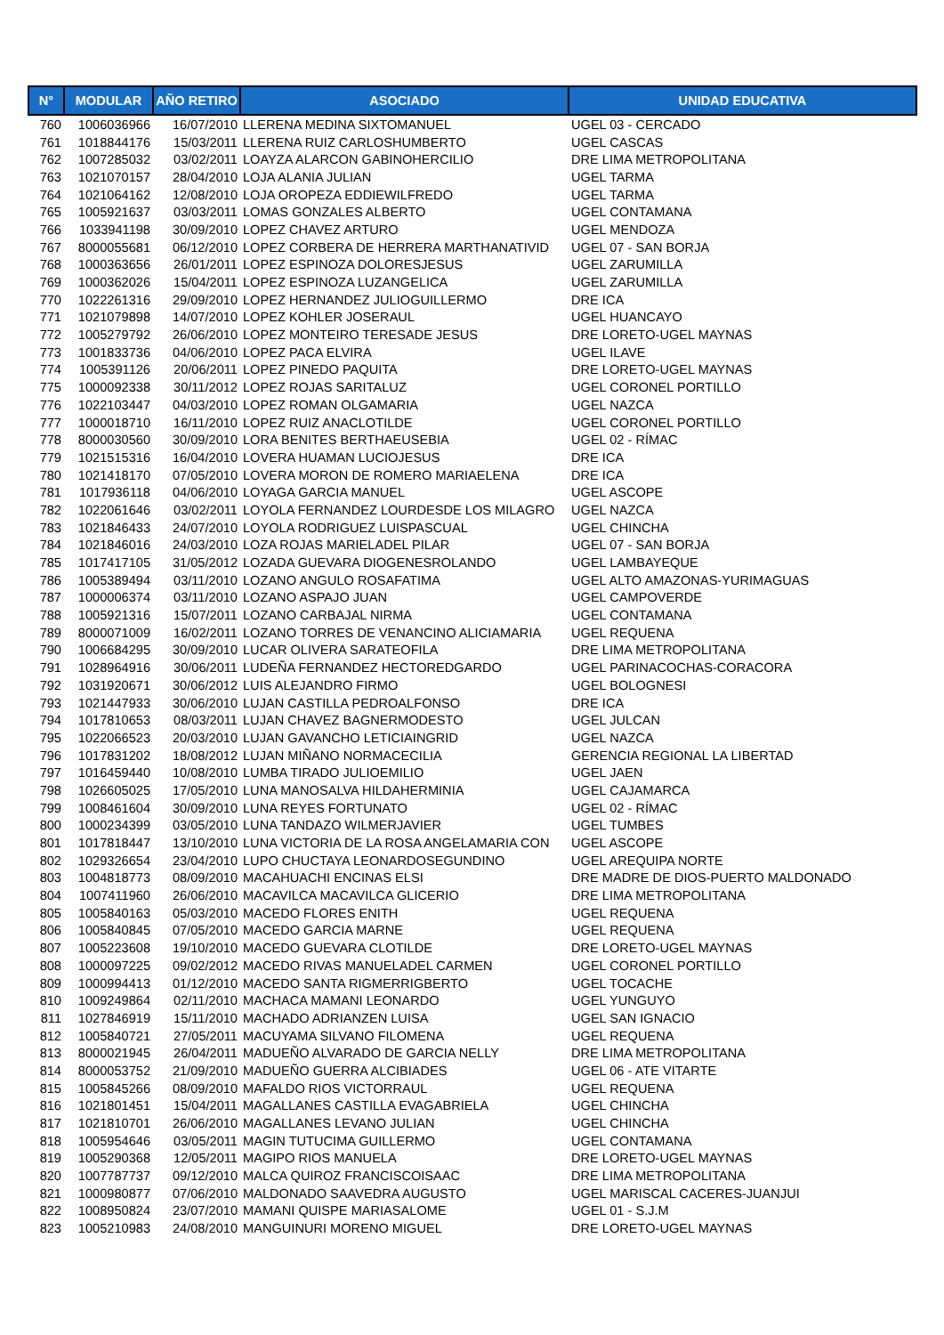| N° | MODULAR | AÑO RETIRO | ASOCIADO | UNIDAD EDUCATIVA |
| --- | --- | --- | --- | --- |
| 760 | 1006036966 | 16/07/2010 | LLERENA MEDINA SIXTOMANUEL | UGEL 03 - CERCADO |
| 761 | 1018844176 | 15/03/2011 | LLERENA RUIZ CARLOSHUMBERTO | UGEL CASCAS |
| 762 | 1007285032 | 03/02/2011 | LOAYZA ALARCON GABINOHERCILIO | DRE LIMA METROPOLITANA |
| 763 | 1021070157 | 28/04/2010 | LOJA ALANIA JULIAN | UGEL TARMA |
| 764 | 1021064162 | 12/08/2010 | LOJA OROPEZA EDDIEWILFREDO | UGEL TARMA |
| 765 | 1005921637 | 03/03/2011 | LOMAS GONZALES ALBERTO | UGEL CONTAMANA |
| 766 | 1033941198 | 30/09/2010 | LOPEZ CHAVEZ ARTURO | UGEL MENDOZA |
| 767 | 8000055681 | 06/12/2010 | LOPEZ CORBERA DE HERRERA MARTHANATIVID | UGEL 07 - SAN BORJA |
| 768 | 1000363656 | 26/01/2011 | LOPEZ ESPINOZA DOLORESJESUS | UGEL ZARUMILLA |
| 769 | 1000362026 | 15/04/2011 | LOPEZ ESPINOZA LUZANGELICA | UGEL ZARUMILLA |
| 770 | 1022261316 | 29/09/2010 | LOPEZ HERNANDEZ JULIOGUILLERMO | DRE ICA |
| 771 | 1021079898 | 14/07/2010 | LOPEZ KOHLER JOSERAUL | UGEL HUANCAYO |
| 772 | 1005279792 | 26/06/2010 | LOPEZ MONTEIRO TERESADE JESUS | DRE LORETO-UGEL MAYNAS |
| 773 | 1001833736 | 04/06/2010 | LOPEZ PACA ELVIRA | UGEL ILAVE |
| 774 | 1005391126 | 20/06/2011 | LOPEZ PINEDO PAQUITA | DRE LORETO-UGEL MAYNAS |
| 775 | 1000092338 | 30/11/2012 | LOPEZ ROJAS SARITALUZ | UGEL CORONEL PORTILLO |
| 776 | 1022103447 | 04/03/2010 | LOPEZ ROMAN OLGAMARIA | UGEL NAZCA |
| 777 | 1000018710 | 16/11/2010 | LOPEZ RUIZ ANACLOTILDE | UGEL CORONEL PORTILLO |
| 778 | 8000030560 | 30/09/2010 | LORA BENITES BERTHAEUSEBIA | UGEL 02 - RÍMAC |
| 779 | 1021515316 | 16/04/2010 | LOVERA HUAMAN LUCIOJESUS | DRE ICA |
| 780 | 1021418170 | 07/05/2010 | LOVERA MORON DE ROMERO MARIAELENA | DRE ICA |
| 781 | 1017936118 | 04/06/2010 | LOYAGA GARCIA MANUEL | UGEL ASCOPE |
| 782 | 1022061646 | 03/02/2011 | LOYOLA FERNANDEZ LOURDESDE LOS MILAGRO | UGEL NAZCA |
| 783 | 1021846433 | 24/07/2010 | LOYOLA RODRIGUEZ LUISPASCUAL | UGEL CHINCHA |
| 784 | 1021846016 | 24/03/2010 | LOZA ROJAS MARIELADEL PILAR | UGEL 07 - SAN BORJA |
| 785 | 1017417105 | 31/05/2012 | LOZADA GUEVARA DIOGENESROLANDO | UGEL LAMBAYEQUE |
| 786 | 1005389494 | 03/11/2010 | LOZANO ANGULO ROSAFATIMA | UGEL ALTO AMAZONAS-YURIMAGUAS |
| 787 | 1000006374 | 03/11/2010 | LOZANO ASPAJO JUAN | UGEL CAMPOVERDE |
| 788 | 1005921316 | 15/07/2011 | LOZANO CARBAJAL NIRMA | UGEL CONTAMANA |
| 789 | 8000071009 | 16/02/2011 | LOZANO TORRES DE VENANCINO ALICIAMARIA | UGEL REQUENA |
| 790 | 1006684295 | 30/09/2010 | LUCAR OLIVERA SARATEOFILA | DRE LIMA METROPOLITANA |
| 791 | 1028964916 | 30/06/2011 | LUDEÑA FERNANDEZ HECTOREDGARDO | UGEL PARINACOCHAS-CORACORA |
| 792 | 1031920671 | 30/06/2012 | LUIS ALEJANDRO FIRMO | UGEL BOLOGNESI |
| 793 | 1021447933 | 30/06/2010 | LUJAN CASTILLA PEDROALFONSO | DRE ICA |
| 794 | 1017810653 | 08/03/2011 | LUJAN CHAVEZ BAGNERMODESTO | UGEL JULCAN |
| 795 | 1022066523 | 20/03/2010 | LUJAN GAVANCHO LETICIAINGRID | UGEL NAZCA |
| 796 | 1017831202 | 18/08/2012 | LUJAN MIÑANO NORMACECILIA | GERENCIA REGIONAL LA LIBERTAD |
| 797 | 1016459440 | 10/08/2010 | LUMBA TIRADO JULIOEMILIO | UGEL JAEN |
| 798 | 1026605025 | 17/05/2010 | LUNA MANOSALVA HILDAHERMINIA | UGEL CAJAMARCA |
| 799 | 1008461604 | 30/09/2010 | LUNA REYES FORTUNATO | UGEL 02 - RÍMAC |
| 800 | 1000234399 | 03/05/2010 | LUNA TANDAZO WILMERJAVIER | UGEL TUMBES |
| 801 | 1017818447 | 13/10/2010 | LUNA VICTORIA DE LA ROSA ANGELAMARIA CON | UGEL ASCOPE |
| 802 | 1029326654 | 23/04/2010 | LUPO CHUCTAYA LEONARDOSEGUNDINO | UGEL AREQUIPA NORTE |
| 803 | 1004818773 | 08/09/2010 | MACAHUACHI ENCINAS ELSI | DRE MADRE DE DIOS-PUERTO MALDONADO |
| 804 | 1007411960 | 26/06/2010 | MACAVILCA MACAVILCA GLICERIO | DRE LIMA METROPOLITANA |
| 805 | 1005840163 | 05/03/2010 | MACEDO FLORES ENITH | UGEL REQUENA |
| 806 | 1005840845 | 07/05/2010 | MACEDO GARCIA MARNE | UGEL REQUENA |
| 807 | 1005223608 | 19/10/2010 | MACEDO GUEVARA CLOTILDE | DRE LORETO-UGEL MAYNAS |
| 808 | 1000097225 | 09/02/2012 | MACEDO RIVAS MANUELADEL CARMEN | UGEL CORONEL PORTILLO |
| 809 | 1000994413 | 01/12/2010 | MACEDO SANTA RIGMERRIGBERTO | UGEL TOCACHE |
| 810 | 1009249864 | 02/11/2010 | MACHACA MAMANI LEONARDO | UGEL YUNGUYO |
| 811 | 1027846919 | 15/11/2010 | MACHADO ADRIANZEN LUISA | UGEL SAN IGNACIO |
| 812 | 1005840721 | 27/05/2011 | MACUYAMA SILVANO FILOMENA | UGEL REQUENA |
| 813 | 8000021945 | 26/04/2011 | MADUEÑO ALVARADO DE GARCIA NELLY | DRE LIMA METROPOLITANA |
| 814 | 8000053752 | 21/09/2010 | MADUEÑO GUERRA ALCIBIADES | UGEL 06 - ATE VITARTE |
| 815 | 1005845266 | 08/09/2010 | MAFALDO RIOS VICTORRAUL | UGEL REQUENA |
| 816 | 1021801451 | 15/04/2011 | MAGALLANES CASTILLA EVAGABRIELA | UGEL CHINCHA |
| 817 | 1021810701 | 26/06/2010 | MAGALLANES LEVANO JULIAN | UGEL CHINCHA |
| 818 | 1005954646 | 03/05/2011 | MAGIN TUTUCIMA GUILLERMO | UGEL CONTAMANA |
| 819 | 1005290368 | 12/05/2011 | MAGIPO RIOS MANUELA | DRE LORETO-UGEL MAYNAS |
| 820 | 1007787737 | 09/12/2010 | MALCA QUIROZ FRANCISCOISAAC | DRE LIMA METROPOLITANA |
| 821 | 1000980877 | 07/06/2010 | MALDONADO SAAVEDRA AUGUSTO | UGEL MARISCAL CACERES-JUANJUI |
| 822 | 1008950824 | 23/07/2010 | MAMANI QUISPE MARIASALOME | UGEL 01 - S.J.M |
| 823 | 1005210983 | 24/08/2010 | MANGUINURI MORENO MIGUEL | DRE LORETO-UGEL MAYNAS |